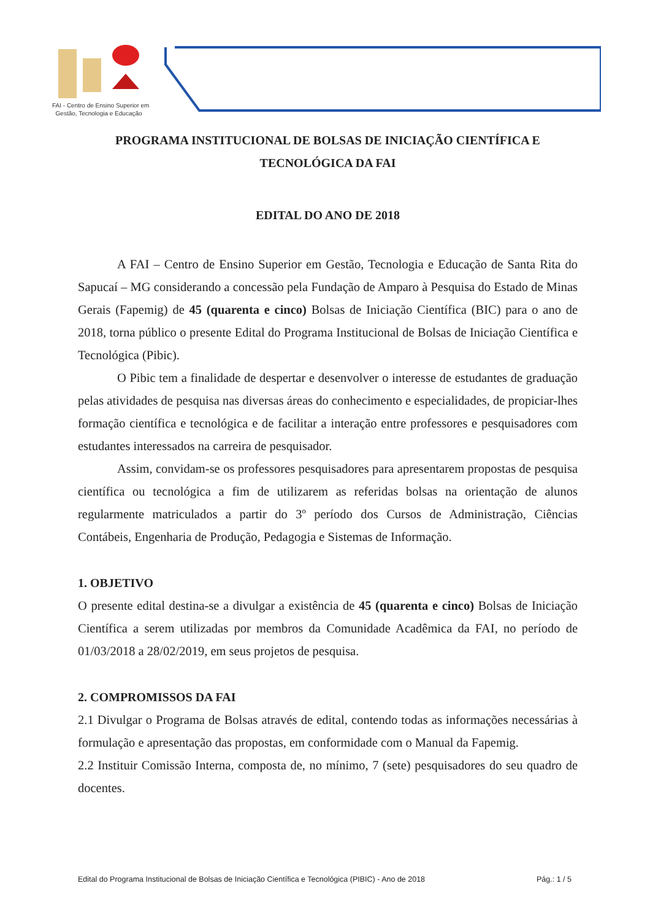FAI - Centro de Ensino Superior em
Gestão, Tecnologia e Educação
PROGRAMA INSTITUCIONAL DE BOLSAS DE INICIAÇÃO CIENTÍFICA E TECNOLÓGICA DA FAI
EDITAL DO ANO DE 2018
A FAI – Centro de Ensino Superior em Gestão, Tecnologia e Educação de Santa Rita do Sapucaí – MG considerando a concessão pela Fundação de Amparo à Pesquisa do Estado de Minas Gerais (Fapemig) de 45 (quarenta e cinco) Bolsas de Iniciação Científica (BIC) para o ano de 2018, torna público o presente Edital do Programa Institucional de Bolsas de Iniciação Científica e Tecnológica (Pibic).
O Pibic tem a finalidade de despertar e desenvolver o interesse de estudantes de graduação pelas atividades de pesquisa nas diversas áreas do conhecimento e especialidades, de propiciar-lhes formação científica e tecnológica e de facilitar a interação entre professores e pesquisadores com estudantes interessados na carreira de pesquisador.
Assim, convidam-se os professores pesquisadores para apresentarem propostas de pesquisa científica ou tecnológica a fim de utilizarem as referidas bolsas na orientação de alunos regularmente matriculados a partir do 3º período dos Cursos de Administração, Ciências Contábeis, Engenharia de Produção, Pedagogia e Sistemas de Informação.
1. OBJETIVO
O presente edital destina-se a divulgar a existência de 45 (quarenta e cinco) Bolsas de Iniciação Científica a serem utilizadas por membros da Comunidade Acadêmica da FAI, no período de 01/03/2018 a 28/02/2019, em seus projetos de pesquisa.
2. COMPROMISSOS DA FAI
2.1 Divulgar o Programa de Bolsas através de edital, contendo todas as informações necessárias à formulação e apresentação das propostas, em conformidade com o Manual da Fapemig.
2.2 Instituir Comissão Interna, composta de, no mínimo, 7 (sete) pesquisadores do seu quadro de docentes.
Edital do Programa Institucional de Bolsas de Iniciação Científica e Tecnológica (PIBIC) - Ano de 2018 Pág.: 1 / 5